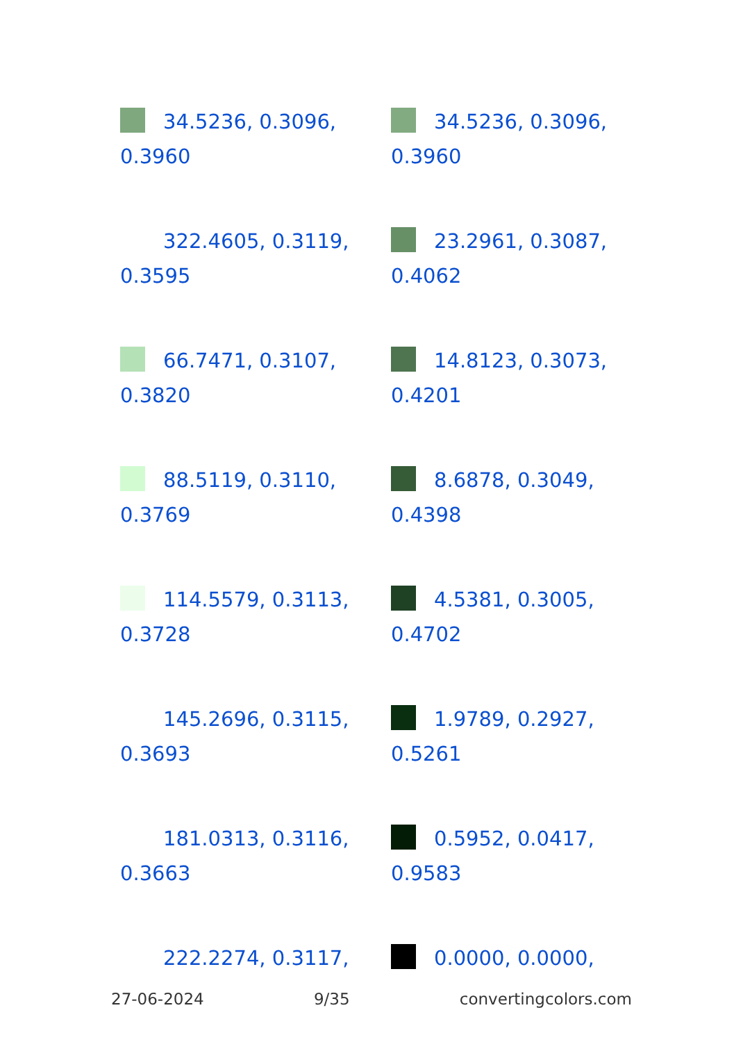34.5236, 0.3096, 0.3960
34.5236, 0.3096, 0.3960
322.4605, 0.3119, 0.3595
23.2961, 0.3087, 0.4062
66.7471, 0.3107, 0.3820
14.8123, 0.3073, 0.4201
88.5119, 0.3110, 0.3769
8.6878, 0.3049, 0.4398
114.5579, 0.3113, 0.3728
4.5381, 0.3005, 0.4702
145.2696, 0.3115, 0.3693
1.9789, 0.2927, 0.5261
181.0313, 0.3116, 0.3663
0.5952, 0.0417, 0.9583
222.2274, 0.3117,
0.0000, 0.0000,
27-06-2024 9/35 convertingcolors.com